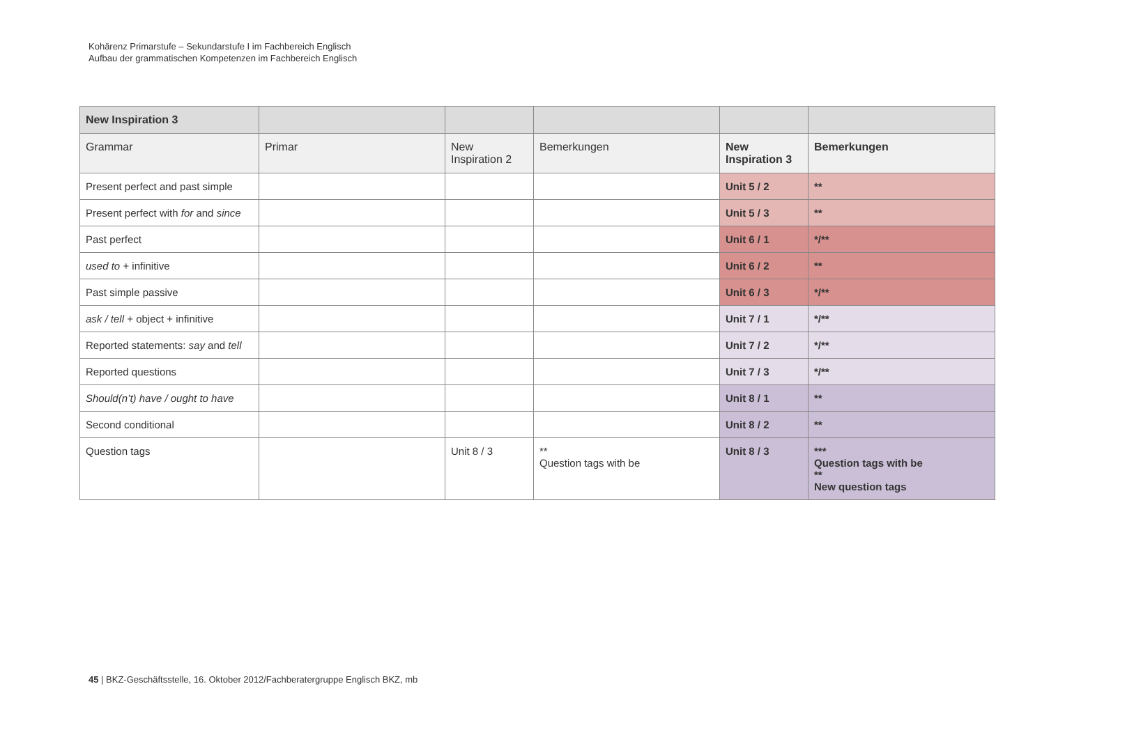Kohärenz Primarstufe – Sekundarstufe I im Fachbereich Englisch
Aufbau der grammatischen Kompetenzen im Fachbereich Englisch
| New Inspiration 3 | | | | | |
| --- | --- | --- | --- | --- | --- |
| Grammar | Primar | New Inspiration 2 | Bemerkungen | New Inspiration 3 | Bemerkungen |
| Present perfect and past simple | | | | Unit 5 / 2 | ** |
| Present perfect with for and since | | | | Unit 5 / 3 | ** |
| Past perfect | | | | Unit 6 / 1 | */** |
| used to + infinitive | | | | Unit 6 / 2 | ** |
| Past simple passive | | | | Unit 6 / 3 | */** |
| ask / tell + object + infinitive | | | | Unit 7 / 1 | */** |
| Reported statements: say and tell | | | | Unit 7 / 2 | */** |
| Reported questions | | | | Unit 7 / 3 | */** |
| Should(n’t) have / ought to have | | | | Unit 8 / 1 | ** |
| Second conditional | | | | Unit 8 / 2 | ** |
| Question tags | | Unit 8 / 3 | ** Question tags with be | Unit 8 / 3 | *** Question tags with be ** New question tags |
45 | BKZ-Geschäftsstelle, 16. Oktober 2012/Fachberatergruppe Englisch BKZ, mb